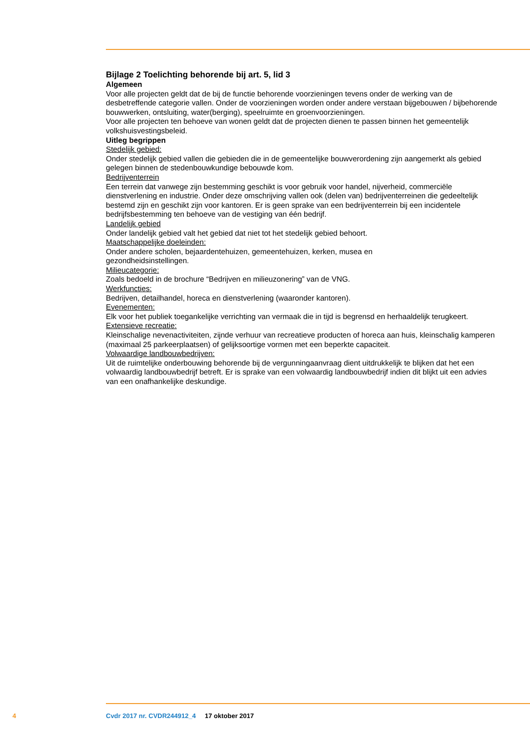Bijlage 2 Toelichting behorende bij art. 5, lid 3
Algemeen
Voor alle projecten geldt dat de bij de functie behorende voorzieningen tevens onder de werking van de desbetreffende categorie vallen. Onder de voorzieningen worden onder andere verstaan bijgebouwen / bijbehorende bouwwerken, ontsluiting, water(berging), speelruimte en groenvoorzieningen.
Voor alle projecten ten behoeve van wonen geldt dat de projecten dienen te passen binnen het gemeentelijk volkshuisvestingsbeleid.
Uitleg begrippen
Stedelijk gebied:
Onder stedelijk gebied vallen die gebieden die in de gemeentelijke bouwverordening zijn aangemerkt als gebied gelegen binnen de stedenbouwkundige bebouwde kom.
Bedrijventerrein
Een terrein dat vanwege zijn bestemming geschikt is voor gebruik voor handel, nijverheid, commerciële dienstverlening en industrie. Onder deze omschrijving vallen ook (delen van) bedrijventerreinen die gedeeltelijk bestemd zijn en geschikt zijn voor kantoren. Er is geen sprake van een bedrijventerrein bij een incidentele bedrijfsbestemming ten behoeve van de vestiging van één bedrijf.
Landelijk gebied
Onder landelijk gebied valt het gebied dat niet tot het stedelijk gebied behoort.
Maatschappelijke doeleinden:
Onder andere scholen, bejaardentehuizen, gemeentehuizen, kerken, musea en
gezondheidsinstellingen.
Milieucategorie:
Zoals bedoeld in de brochure “Bedrijven en milieuzonering” van de VNG.
Werkfuncties:
Bedrijven, detailhandel, horeca en dienstverlening (waaronder kantoren).
Evenementen:
Elk voor het publiek toegankelijke verrichting van vermaak die in tijd is begrensd en herhaaldelijk terugkeert.
Extensieve recreatie:
Kleinschalige nevenactiviteiten, zijnde verhuur van recreatieve producten of horeca aan huis, kleinschalig kamperen (maximaal 25 parkeerplaatsen) of gelijksoortige vormen met een beperkte capaciteit.
Volwaardige landbouwbedrijven:
Uit de ruimtelijke onderbouwing behorende bij de vergunningaanvraag dient uitdrukkelijk te blijken dat het een volwaardig landbouwbedrijf betreft. Er is sprake van een volwaardig landbouwbedrijf indien dit blijkt uit een advies van een onafhankelijke deskundige.
4 Cvdr 2017 nr. CVDR244912_4 17 oktober 2017